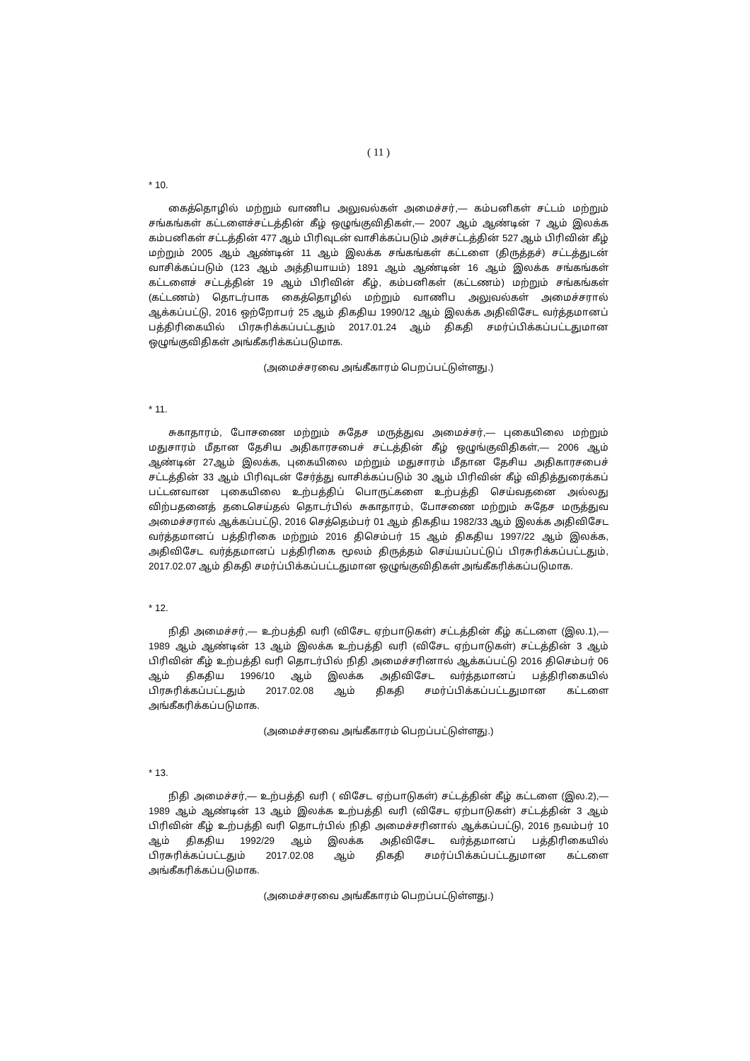( 11 )
* 10.
கைத்தொழில் மற்றும் வாணிப அலுவல்கள் அமைச்சர்,— கம்பனிகள் சட்டம் மற்றும் சங்கங்கள் கட்டளைச்சட்டத்தின் கீழ் ஒழுங்குவிதிகள்,— 2007 ஆம் ஆண்டின் 7 ஆம் இலக்க கம்பனிகள் சட்டத்தின் 477 ஆம் பிரிவுடன் வாசிக்கப்படும் அச்சட்டத்தின் 527 ஆம் பிரிவின் கீழ் மற்றும் 2005 ஆம் ஆண்டின் 11 ஆம் இலக்க சங்கங்கள் கட்டளை (திருத்தச்) சட்டத்துடன் வாசிக்கப்படும் (123 ஆம் அத்தியாயம்) 1891 ஆம் ஆண்டின் 16 ஆம் இலக்க சங்கங்கள் கட்டளைச் சட்டத்தின் 19 ஆம் பிரிவின் கீழ், கம்பனிகள் (கட்டணம்) மற்றும் சங்கங்கள் (கட்டணம்) தொடர்பாக கைத்தொழில் மற்றும் வாணிப அலுவல்கள் அமைச்சரால் ஆக்கப்பட்டு, 2016 ஒற்றோபர் 25 ஆம் திகதிய 1990/12 ஆம் இலக்க அதிவிசேட வர்த்தமானப் பத்திரிகையில் பிரசுரிக்கப்பட்டதும் 2017.01.24 ஆம் திகதி சமர்ப்பிக்கப்பட்டதுமான ஒழுங்குவிதிகள் அங்கீகரிக்கப்படுமாக.
(அமைச்சரவை அங்கீகாரம் பெறப்பட்டுள்ளது.)
* 11.
சுகாதாரம், போசணை மற்றும் சுதேச மருத்துவ அமைச்சர்,— புகையிலை மற்றும் மதுசாரம் மீதான தேசிய அதிகாரசபைச் சட்டத்தின் கீழ் ஒழுங்குவிதிகள்,— 2006 ஆம் ஆண்டின் 27ஆம் இலக்க, புகையிலை மற்றும் மதுசாரம் மீதான தேசிய அதிகாரசபைச் சட்டத்தின் 33 ஆம் பிரிவுடன் சேர்த்து வாசிக்கப்படும் 30 ஆம் பிரிவின் கீழ் விதித்துரைக்கப் பட்டனவான புகையிலை உற்பத்திப் பொருட்களை உற்பத்தி செய்வதனை அல்லது விற்பதனைத் தடைசெய்தல் தொடர்பில் சுகாதாரம், போசணை மற்றும் சுதேச மருத்துவ அமைச்சரால் ஆக்கப்பட்டு, 2016 செத்தெம்பர் 01 ஆம் திகதிய 1982/33 ஆம் இலக்க அதிவிசேட வர்த்தமானப் பத்திரிகை மற்றும் 2016 திசெம்பர் 15 ஆம் திகதிய 1997/22 ஆம் இலக்க, அதிவிசேட வர்த்தமானப் பத்திரிகை மூலம் திருத்தம் செய்யப்பட்டுப் பிரசுரிக்கப்பட்டதும், 2017.02.07 ஆம் திகதி சமர்ப்பிக்கப்பட்டதுமான ஒழுங்குவிதிகள் அங்கீகரிக்கப்படுமாக.
* 12.
நிதி அமைச்சர்,— உற்பத்தி வரி (விசேட ஏற்பாடுகள்) சட்டத்தின் கீழ் கட்டளை (இல.1),— 1989 ஆம் ஆண்டின் 13 ஆம் இலக்க உற்பத்தி வரி (விசேட ஏற்பாடுகள்) சட்டத்தின் 3 ஆம் பிரிவின் கீழ் உற்பத்தி வரி தொடர்பில் நிதி அமைச்சரினால் ஆக்கப்பட்டு 2016 திசெம்பர் 06 ஆம் திகதிய 1996/10 ஆம் இலக்க அதிவிசேட வர்த்தமானப் பத்திரிகையில் பிரசுரிக்கப்பட்டதும் 2017.02.08 ஆம் திகதி சமர்ப்பிக்கப்பட்டதுமான கட்டளை அங்கீகரிக்கப்படுமாக.
(அமைச்சரவை அங்கீகாரம் பெறப்பட்டுள்ளது.)
* 13.
நிதி அமைச்சர்,— உற்பத்தி வரி ( விசேட ஏற்பாடுகள்) சட்டத்தின் கீழ் கட்டளை (இல.2),— 1989 ஆம் ஆண்டின் 13 ஆம் இலக்க உற்பத்தி வரி (விசேட ஏற்பாடுகள்) சட்டத்தின் 3 ஆம் பிரிவின் கீழ் உற்பத்தி வரி தொடர்பில் நிதி அமைச்சரினால் ஆக்கப்பட்டு, 2016 நவம்பர் 10 ஆம் திகதிய 1992/29 ஆம் இலக்க அதிவிசேட வர்த்தமானப் பத்திரிகையில் பிரசுரிக்கப்பட்டதும் 2017.02.08 ஆம் திகதி சமர்ப்பிக்கப்பட்டதுமான கட்டளை அங்கீகரிக்கப்படுமாக.
(அமைச்சரவை அங்கீகாரம் பெறப்பட்டுள்ளது.)